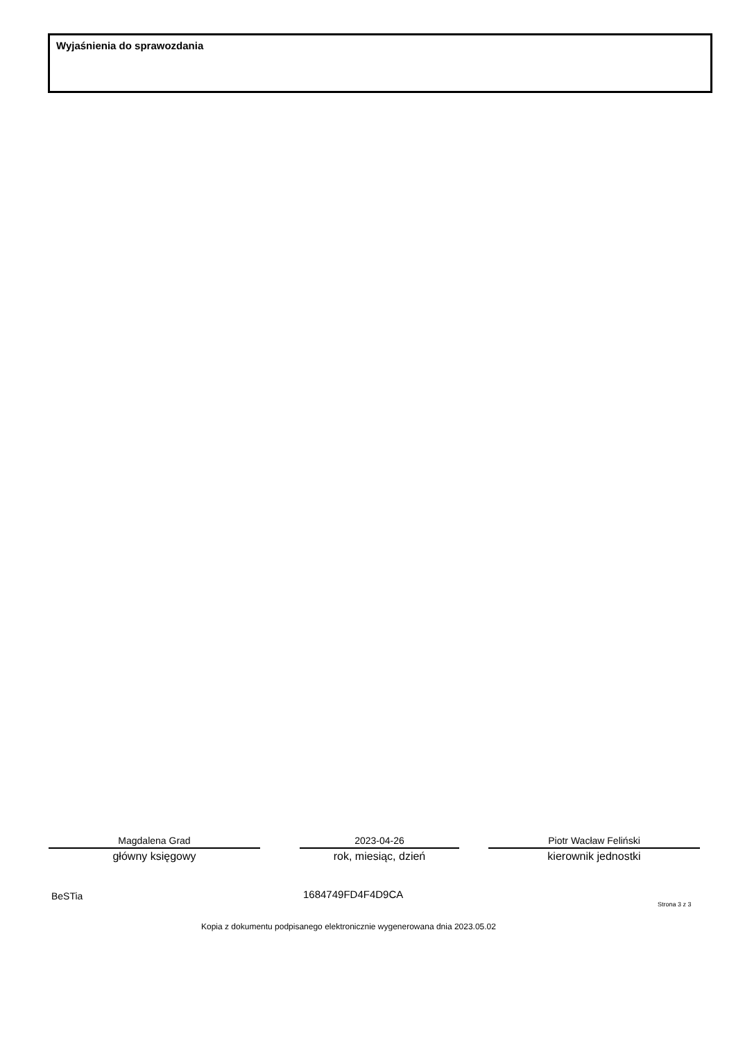Wyjaśnienia do sprawozdania
Magdalena Grad
główny księgowy
2023-04-26
rok, miesiąc, dzień
Piotr Wacław Feliński
kierownik jednostki
BeSTia 1684749FD4F4D9CA
Strona 3 z 3
Kopia z dokumentu podpisanego elektronicznie wygenerowana dnia 2023.05.02